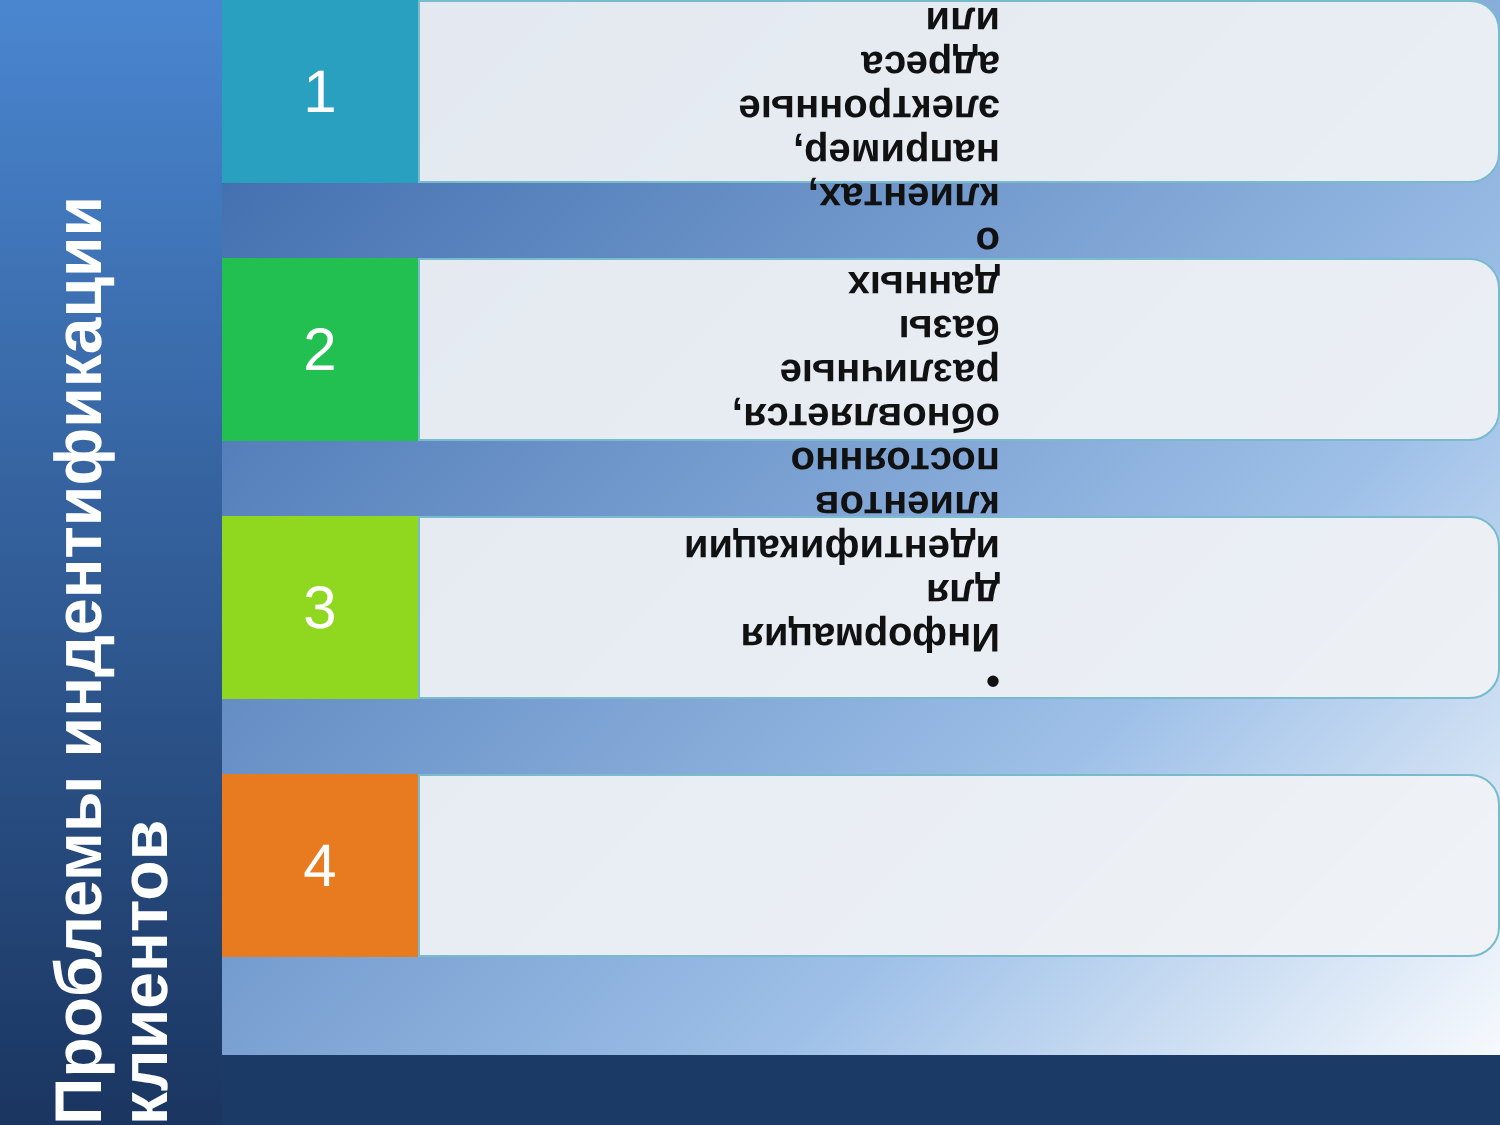Проблемы индентификации клиентов
1
2
3
4
• Информация для идентификации клиентов постоянно обновляется, различные базы данных о клиентах, например, электронные адреса или